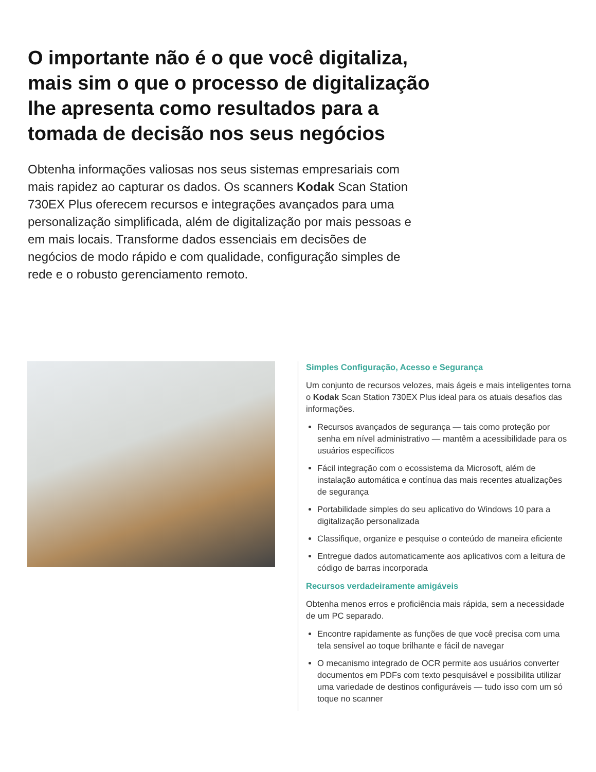O importante não é o que você digitaliza, mais sim o que o processo de digitalização lhe apresenta como resultados para a tomada de decisão nos seus negócios
Obtenha informações valiosas nos seus sistemas empresariais com mais rapidez ao capturar os dados. Os scanners Kodak Scan Station 730EX Plus oferecem recursos e integrações avançados para uma personalização simplificada, além de digitalização por mais pessoas e em mais locais. Transforme dados essenciais em decisões de negócios de modo rápido e com qualidade, configuração simples de rede e o robusto gerenciamento remoto.
Simples Configuração, Acesso e Segurança
Um conjunto de recursos velozes, mais ágeis e mais inteligentes torna o Kodak Scan Station 730EX Plus ideal para os atuais desafios das informações.
Recursos avançados de segurança — tais como proteção por senha em nível administrativo — mantêm a acessibilidade para os usuários específicos
Fácil integração com o ecossistema da Microsoft, além de instalação automática e contínua das mais recentes atualizações de segurança
Portabilidade simples do seu aplicativo do Windows 10 para a digitalização personalizada
Classifique, organize e pesquise o conteúdo de maneira eficiente
Entregue dados automaticamente aos aplicativos com a leitura de código de barras incorporada
Recursos verdadeiramente amigáveis
Obtenha menos erros e proficiência mais rápida, sem a necessidade de um PC separado.
Encontre rapidamente as funções de que você precisa com uma tela sensível ao toque brilhante e fácil de navegar
O mecanismo integrado de OCR permite aos usuários converter documentos em PDFs com texto pesquisável e possibilita utilizar uma variedade de destinos configuráveis — tudo isso com um só toque no scanner